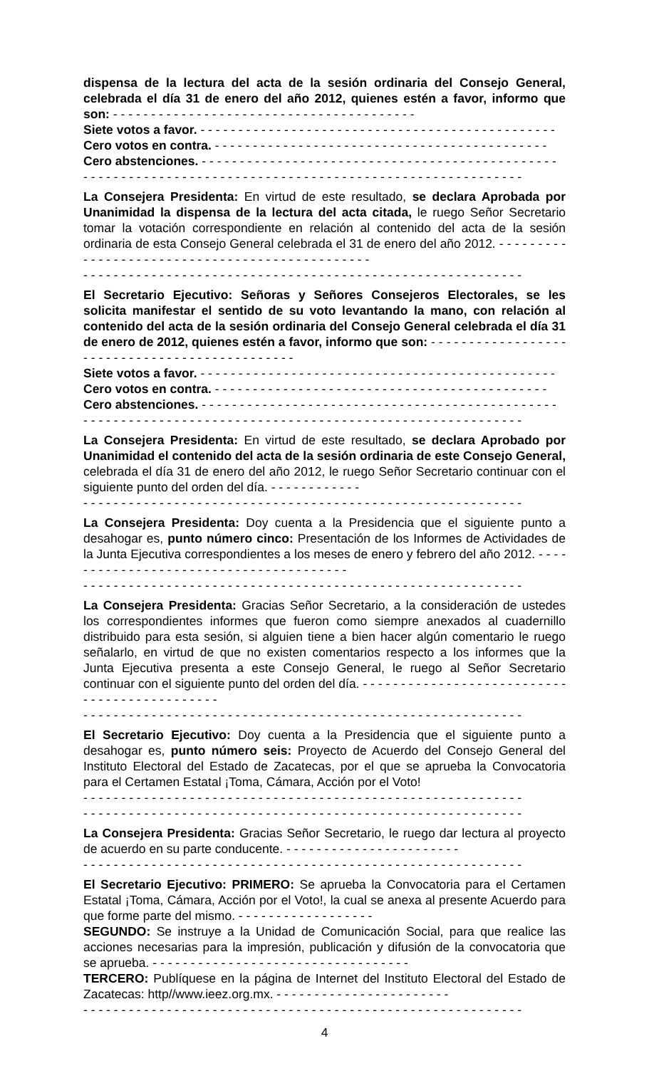dispensa de la lectura del acta de la sesión ordinaria del Consejo General, celebrada el día 31 de enero del año 2012, quienes estén a favor, informo que son: - - - - - - - - - - - - - - - - - - - - - - - - - - - - - - - - - - - - - - - -
Siete votos a favor. - - - - - - - - - - - - - - - - - - - - - - - - - - - - - - - - - - - - - - - - - - - - - - -
Cero votos en contra. - - - - - - - - - - - - - - - - - - - - - - - - - - - - - - - - - - - - - - - - - - - -
Cero abstenciones. - - - - - - - - - - - - - - - - - - - - - - - - - - - - - - - - - - - - - - - - - - - - - - -
- - - - - - - - - - - - - - - - - - - - - - - - - - - - - - - - - - - - - - - - - - - - - - - - - - - - - - - - - -
La Consejera Presidenta: En virtud de este resultado, se declara Aprobada por Unanimidad la dispensa de la lectura del acta citada, le ruego Señor Secretario tomar la votación correspondiente en relación al contenido del acta de la sesión ordinaria de esta Consejo General celebrada el 31 de enero del año 2012. - - - - - - - - - - - - - - - - - - - - - - - - - - - - - - - - - - - - - - - - - - - - - - -
- - - - - - - - - - - - - - - - - - - - - - - - - - - - - - - - - - - - - - - - - - - - - - - - - - - - - - - - - -
El Secretario Ejecutivo: Señoras y Señores Consejeros Electorales, se les solicita manifestar el sentido de su voto levantando la mano, con relación al contenido del acta de la sesión ordinaria del Consejo General celebrada el día 31 de enero de 2012, quienes estén a favor, informo que son: - - - - - - - - - - - - - - - - - - - - - - - - - - - - - - - - - - - - - - - - - - - - - -
Siete votos a favor. - - - - - - - - - - - - - - - - - - - - - - - - - - - - - - - - - - - - - - - - - - - - - - -
Cero votos en contra. - - - - - - - - - - - - - - - - - - - - - - - - - - - - - - - - - - - - - - - - - - - -
Cero abstenciones. - - - - - - - - - - - - - - - - - - - - - - - - - - - - - - - - - - - - - - - - - - - - - - -
- - - - - - - - - - - - - - - - - - - - - - - - - - - - - - - - - - - - - - - - - - - - - - - - - - - - - - - - - -
La Consejera Presidenta: En virtud de este resultado, se declara Aprobado por Unanimidad el contenido del acta de la sesión ordinaria de este Consejo General, celebrada el día 31 de enero del año 2012, le ruego Señor Secretario continuar con el siguiente punto del orden del día. - - - - - - - - - - - -
- - - - - - - - - - - - - - - - - - - - - - - - - - - - - - - - - - - - - - - - - - - - - - - - - - - - - - - - - -
La Consejera Presidenta: Doy cuenta a la Presidencia que el siguiente punto a desahogar es, punto número cinco: Presentación de los Informes de Actividades de la Junta Ejecutiva correspondientes a los meses de enero y febrero del año 2012. - - - - - - - - - - - - - - - - - - - - - - - - - - - - - - - - - - - - - - -
- - - - - - - - - - - - - - - - - - - - - - - - - - - - - - - - - - - - - - - - - - - - - - - - - - - - - - - - - -
La Consejera Presidenta: Gracias Señor Secretario, a la consideración de ustedes los correspondientes informes que fueron como siempre anexados al cuadernillo distribuido para esta sesión, si alguien tiene a bien hacer algún comentario le ruego señalarlo, en virtud de que no existen comentarios respecto a los informes que la Junta Ejecutiva presenta a este Consejo General, le ruego al Señor Secretario continuar con el siguiente punto del orden del día. - - - - - - - - - - - - - - - - - - - - - - - - - - - - - - - - - - - - - - - - - - - - -
- - - - - - - - - - - - - - - - - - - - - - - - - - - - - - - - - - - - - - - - - - - - - - - - - - - - - - - - - -
El Secretario Ejecutivo: Doy cuenta a la Presidencia que el siguiente punto a desahogar es, punto número seis: Proyecto de Acuerdo del Consejo General del Instituto Electoral del Estado de Zacatecas, por el que se aprueba la Convocatoria para el Certamen Estatal ¡Toma, Cámara, Acción por el Voto!
- - - - - - - - - - - - - - - - - - - - - - - - - - - - - - - - - - - - - - - - - - - - - - - - - - - - - - - - - -
- - - - - - - - - - - - - - - - - - - - - - - - - - - - - - - - - - - - - - - - - - - - - - - - - - - - - - - - - -
La Consejera Presidenta: Gracias Señor Secretario, le ruego dar lectura al proyecto de acuerdo en su parte conducente. - - - - - - - - - - - - - - - - - - - - - - -
- - - - - - - - - - - - - - - - - - - - - - - - - - - - - - - - - - - - - - - - - - - - - - - - - - - - - - - - - -
El Secretario Ejecutivo: PRIMERO: Se aprueba la Convocatoria para el Certamen Estatal ¡Toma, Cámara, Acción por el Voto!, la cual se anexa al presente Acuerdo para que forme parte del mismo. - - - - - - - - - - - - - - - - - -
SEGUNDO: Se instruye a la Unidad de Comunicación Social, para que realice las acciones necesarias para la impresión, publicación y difusión de la convocatoria que se aprueba. - - - - - - - - - - - - - - - - - - - - - - - - - - - - - - - - - -
TERCERO: Publíquese en la página de Internet del Instituto Electoral del Estado de Zacatecas: http//www.ieez.org.mx. - - - - - - - - - - - - - - - - - - - - - - -
- - - - - - - - - - - - - - - - - - - - - - - - - - - - - - - - - - - - - - - - - - - - - - - - - - - - - - - - - -
4